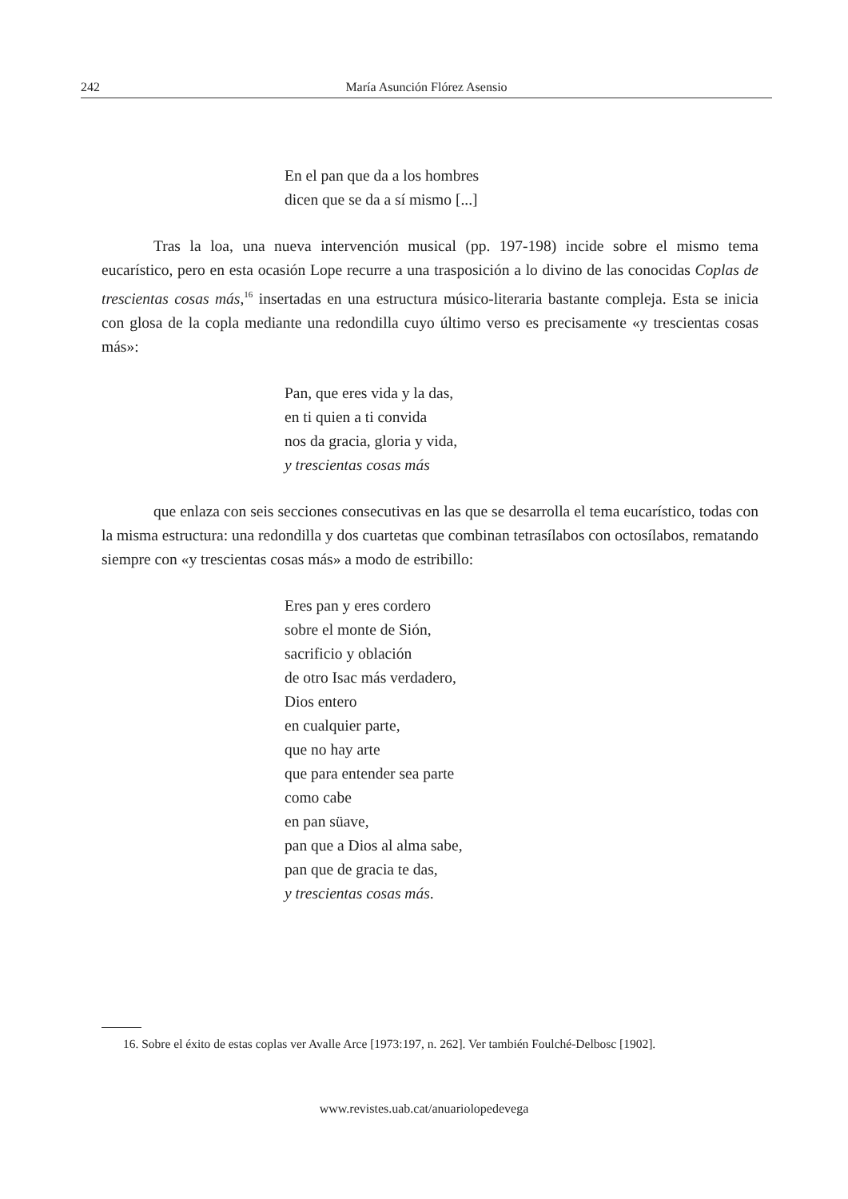242 María Asunción Flórez Asensio
En el pan que da a los hombres
dicen que se da a sí mismo [...]
Tras la loa, una nueva intervención musical (pp. 197-198) incide sobre el mismo tema eucarístico, pero en esta ocasión Lope recurre a una trasposición a lo divino de las conocidas Coplas de trescientas cosas más,<sup>16</sup> insertadas en una estructura músico-literaria bastante compleja. Esta se inicia con glosa de la copla mediante una redondilla cuyo último verso es precisamente «y trescientas cosas más»:
Pan, que eres vida y la das,
en ti quien a ti convida
nos da gracia, gloria y vida,
y trescientas cosas más
que enlaza con seis secciones consecutivas en las que se desarrolla el tema eucarístico, todas con la misma estructura: una redondilla y dos cuartetas que combinan tetrasílabos con octosílabos, rematando siempre con «y trescientas cosas más» a modo de estribillo:
Eres pan y eres cordero
sobre el monte de Sión,
sacrificio y oblación
de otro Isac más verdadero,
Dios entero
en cualquier parte,
que no hay arte
que para entender sea parte
como cabe
en pan süave,
pan que a Dios al alma sabe,
pan que de gracia te das,
y trescientas cosas más.
16. Sobre el éxito de estas coplas ver Avalle Arce [1973:197, n. 262]. Ver también Foulché-Delbosc [1902].
www.revistes.uab.cat/anuariolopedevega